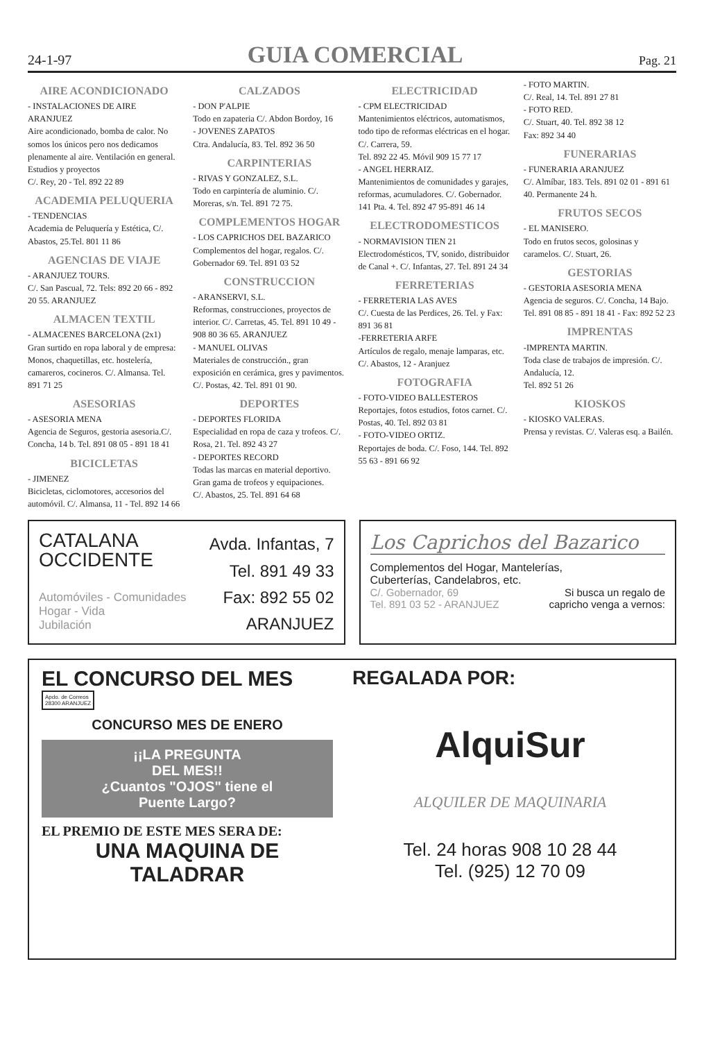24-1-97 GUIA COMERCIAL Pag. 21
AIRE ACONDICIONADO
- INSTALACIONES DE AIRE ARANJUEZ
Aire acondicionado, bomba de calor. No somos los únicos pero nos dedicamos plenamente al aire. Ventilación en general. Estudios y proyectos
C/. Rey, 20 - Tel. 892 22 89
ACADEMIA PELUQUERIA
- TENDENCIAS
Academia de Peluquería y Estética, C/. Abastos, 25.Tel. 801 11 86
AGENCIAS DE VIAJE
- ARANJUEZ TOURS.
C/. San Pascual, 72. Tels: 892 20 66 - 892 20 55. ARANJUEZ
ALMACEN TEXTIL
- ALMACENES BARCELONA (2x1)
Gran surtido en ropa laboral y de empresa: Monos, chaquetillas, etc. hostelería, camareros, cocineros. C/. Almansa. Tel. 891 71 25
ASESORIAS
- ASESORIA MENA
Agencia de Seguros, gestoria asesoria.C/. Concha, 14 b. Tel. 891 08 05 - 891 18 41
BICICLETAS
- JIMENEZ
Bicicletas, ciclomotores, accesorios del automóvil. C/. Almansa, 11 - Tel. 892 14 66
CALZADOS
- DON P'ALPIE
Todo en zapateria C/. Abdon Bordoy, 16
- JOVENES ZAPATOS
Ctra. Andalucía, 83. Tel. 892 36 50
CARPINTERIAS
- RIVAS Y GONZALEZ, S.L.
Todo en carpintería de aluminio. C/. Moreras, s/n. Tel. 891 72 75.
COMPLEMENTOS HOGAR
- LOS CAPRICHOS DEL BAZARICO
Complementos del hogar, regalos. C/. Gobernador 69. Tel. 891 03 52
CONSTRUCCION
- ARANSERVI, S.L.
Reformas, construcciones, proyectos de interior. C/. Carretas, 45. Tel. 891 10 49 - 908 80 36 65. ARANJUEZ
- MANUEL OLIVAS
Materiales de construcción., gran exposición en cerámica, gres y pavimentos.
C/. Postas, 42. Tel. 891 01 90.
DEPORTES
- DEPORTES FLORIDA
Especialidad en ropa de caza y trofeos. C/. Rosa, 21. Tel. 892 43 27
- DEPORTES RECORD
Todas las marcas en material deportivo. Gran gama de trofeos y equipaciones.
C/. Abastos, 25. Tel. 891 64 68
ELECTRICIDAD
- CPM ELECTRICIDAD
Mantenimientos eléctricos, automatismos, todo tipo de reformas eléctricas en el hogar.
C/. Carrera, 59.
Tel. 892 22 45. Móvil 909 15 77 17
- ANGEL HERRAIZ.
Mantenimientos de comunidades y garajes, reformas, acumuladores. C/. Gobernador. 141 Pta. 4. Tel. 892 47 95-891 46 14
ELECTRODOMESTICOS
- NORMAVISION TIEN 21
Electrodomésticos, TV, sonido, distribuidor de Canal +. C/. Infantas, 27. Tel. 891 24 34
FERRETERIAS
- FERRETERIA LAS AVES
C/. Cuesta de las Perdices, 26. Tel. y Fax: 891 36 81
-FERRETERIA ARFE
Artículos de regalo, menaje lamparas, etc. C/. Abastos, 12 - Aranjuez
FOTOGRAFIA
- FOTO-VIDEO BALLESTEROS
Reportajes, fotos estudios, fotos carnet. C/. Postas, 40. Tel. 892 03 81
- FOTO-VIDEO ORTIZ.
Reportajes de boda. C/. Foso, 144. Tel. 892 55 63 - 891 66 92
- FOTO MARTIN.
C/. Real, 14. Tel. 891 27 81
- FOTO RED.
C/. Stuart, 40. Tel. 892 38 12
Fax: 892 34 40
FUNERARIAS
- FUNERARIA ARANJUEZ
C/. Almíbar, 183. Tels. 891 02 01 - 891 61 40. Permanente 24 h.
FRUTOS SECOS
- EL MANISERO.
Todo en frutos secos, golosinas y caramelos. C/. Stuart, 26.
GESTORIAS
- GESTORIA ASESORIA MENA
Agencia de seguros. C/. Concha, 14 Bajo. Tel. 891 08 85 - 891 18 41 - Fax: 892 52 23
IMPRENTAS
-IMPRENTA MARTIN.
Toda clase de trabajos de impresión. C/. Andalucía, 12.
Tel. 892 51 26
KIOSKOS
- KIOSKO VALERAS.
Prensa y revistas. C/. Valeras esq. a Bailén.
CATALANA
OCCIDENTE
Automóviles - Comunidades
Hogar - Vida
Jubilación
Avda. Infantas, 7
Tel. 891 49 33
Fax: 892 55 02
ARANJUEZ
Los Caprichos del Bazarico
Complementos del Hogar, Mantelerías,
Cuberterías, Candelabros, etc.
C/. Gobernador, 69
Tel. 891 03 52 - ARANJUEZ Si busca un regalo de
capricho venga a vernos:
EL CONCURSO DEL MES
Apdo. de Correos
28300 ARANJUEZ
CONCURSO MES DE ENERO
¡¡LA PREGUNTA
DEL MES!!
¿Cuantos "OJOS" tiene el
Puente Largo?
EL PREMIO DE ESTE MES SERA DE:
UNA MAQUINA DE
TALADRAR
REGALADA POR:
AlquiSur
ALQUILER DE MAQUINARIA
Tel. 24 horas 908 10 28 44
Tel. (925) 12 70 09